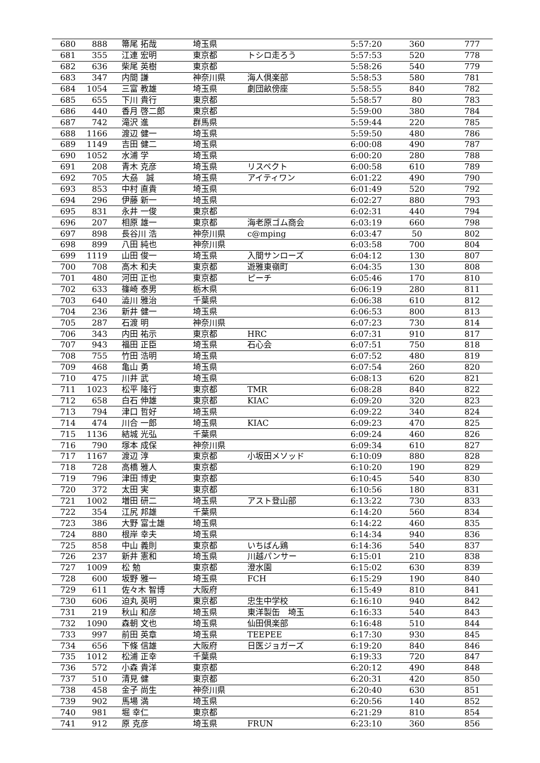| 680 | 888 | 箒尾 拓哉 | 埼玉県 | | 5:57:20 | 360 | 777 |
| 681 | 355 | 江連 宏明 | 東京都 | トシロ走ろう | 5:57:53 | 520 | 778 |
| 682 | 636 | 柴尾 英樹 | 東京都 | | 5:58:26 | 540 | 779 |
| 683 | 347 | 内間 謙 | 神奈川県 | 海人倶楽部 | 5:58:53 | 580 | 781 |
| 684 | 1054 | 三富 教雄 | 埼玉県 | 劇団畝傍座 | 5:58:55 | 840 | 782 |
| 685 | 655 | 下川 貴行 | 東京都 | | 5:58:57 | 80 | 783 |
| 686 | 440 | 香月 啓二郎 | 東京都 | | 5:59:00 | 380 | 784 |
| 687 | 742 | 滝沢 進 | 群馬県 | | 5:59:44 | 220 | 785 |
| 688 | 1166 | 渡辺 健一 | 埼玉県 | | 5:59:50 | 480 | 786 |
| 689 | 1149 | 吉田 健二 | 埼玉県 | | 6:00:08 | 490 | 787 |
| 690 | 1052 | 水浦 学 | 埼玉県 | | 6:00:20 | 280 | 788 |
| 691 | 208 | 青木 克彦 | 埼玉県 | リスペクト | 6:00:58 | 610 | 789 |
| 692 | 705 | 大刕 誠 | 埼玉県 | アイティワン | 6:01:22 | 490 | 790 |
| 693 | 853 | 中村 直貴 | 埼玉県 | | 6:01:49 | 520 | 792 |
| 694 | 296 | 伊藤 新一 | 埼玉県 | | 6:02:27 | 880 | 793 |
| 695 | 831 | 永井 一俊 | 東京都 | | 6:02:31 | 440 | 794 |
| 696 | 207 | 相原 雄一 | 東京都 | 海老原ゴム商会 | 6:03:19 | 660 | 798 |
| 697 | 898 | 長谷川 浩 | 神奈川県 | c@mping | 6:03:47 | 50 | 802 |
| 698 | 899 | 八田 純也 | 神奈川県 | | 6:03:58 | 700 | 804 |
| 699 | 1119 | 山田 俊一 | 埼玉県 | 入間サンローズ | 6:04:12 | 130 | 807 |
| 700 | 708 | 高木 和夫 | 東京都 | 遊雅東嶺町 | 6:04:35 | 130 | 808 |
| 701 | 480 | 河田 正也 | 東京都 | ピーチ | 6:05:46 | 170 | 810 |
| 702 | 633 | 篠崎 泰男 | 栃木県 | | 6:06:19 | 280 | 811 |
| 703 | 640 | 澁川 雅治 | 千葉県 | | 6:06:38 | 610 | 812 |
| 704 | 236 | 新井 健一 | 埼玉県 | | 6:06:53 | 800 | 813 |
| 705 | 287 | 石渡 明 | 神奈川県 | | 6:07:23 | 730 | 814 |
| 706 | 343 | 内田 祐示 | 東京都 | HRC | 6:07:31 | 910 | 817 |
| 707 | 943 | 福田 正臣 | 埼玉県 | 石心会 | 6:07:51 | 750 | 818 |
| 708 | 755 | 竹田 浩明 | 埼玉県 | | 6:07:52 | 480 | 819 |
| 709 | 468 | 亀山 勇 | 埼玉県 | | 6:07:54 | 260 | 820 |
| 710 | 475 | 川井 武 | 埼玉県 | | 6:08:13 | 620 | 821 |
| 711 | 1023 | 松平 隆行 | 東京都 | TMR | 6:08:28 | 840 | 822 |
| 712 | 658 | 白石 伸雄 | 東京都 | KIAC | 6:09:20 | 320 | 823 |
| 713 | 794 | 津口 哲好 | 埼玉県 | | 6:09:22 | 340 | 824 |
| 714 | 474 | 川合 一郎 | 埼玉県 | KIAC | 6:09:23 | 470 | 825 |
| 715 | 1136 | 結城 光弘 | 千葉県 | | 6:09:24 | 460 | 826 |
| 716 | 790 | 塚本 成保 | 神奈川県 | | 6:09:34 | 610 | 827 |
| 717 | 1167 | 渡辺 淳 | 東京都 | 小坂田メソッド | 6:10:09 | 880 | 828 |
| 718 | 728 | 高橋 雅人 | 東京都 | | 6:10:20 | 190 | 829 |
| 719 | 796 | 津田 博史 | 東京都 | | 6:10:45 | 540 | 830 |
| 720 | 372 | 太田 実 | 東京都 | | 6:10:56 | 180 | 831 |
| 721 | 1002 | 増田 研二 | 埼玉県 | アスト登山部 | 6:13:22 | 730 | 833 |
| 722 | 354 | 江尻 邦雄 | 千葉県 | | 6:14:20 | 560 | 834 |
| 723 | 386 | 大野 富士雄 | 埼玉県 | | 6:14:22 | 460 | 835 |
| 724 | 880 | 根岸 幸夫 | 埼玉県 | | 6:14:34 | 940 | 836 |
| 725 | 858 | 中山 義則 | 東京都 | いちばん鶏 | 6:14:36 | 540 | 837 |
| 726 | 237 | 新井 憲和 | 埼玉県 | 川越パンサー | 6:15:01 | 210 | 838 |
| 727 | 1009 | 松 勉 | 東京都 | 澄水園 | 6:15:02 | 630 | 839 |
| 728 | 600 | 坂野 雅一 | 埼玉県 | FCH | 6:15:29 | 190 | 840 |
| 729 | 611 | 佐々木 智博 | 大阪府 | | 6:15:49 | 810 | 841 |
| 730 | 606 | 迫丸 英明 | 東京都 | 忠生中学校 | 6:16:10 | 940 | 842 |
| 731 | 219 | 秋山 和彦 | 埼玉県 | 東洋製缶 埼玉 | 6:16:33 | 540 | 843 |
| 732 | 1090 | 森朝 文也 | 埼玉県 | 仙田倶楽部 | 6:16:48 | 510 | 844 |
| 733 | 997 | 前田 英章 | 埼玉県 | TEEPEE | 6:17:30 | 930 | 845 |
| 734 | 656 | 下條 信雄 | 大阪府 | 日医ジョガーズ | 6:19:20 | 840 | 846 |
| 735 | 1012 | 松浦 正幸 | 千葉県 | | 6:19:33 | 720 | 847 |
| 736 | 572 | 小森 貴洋 | 東京都 | | 6:20:12 | 490 | 848 |
| 737 | 510 | 清見 健 | 東京都 | | 6:20:31 | 420 | 850 |
| 738 | 458 | 金子 尚生 | 神奈川県 | | 6:20:40 | 630 | 851 |
| 739 | 902 | 馬場 満 | 埼玉県 | | 6:20:56 | 140 | 852 |
| 740 | 981 | 堀 幸仁 | 東京都 | | 6:21:29 | 810 | 854 |
| 741 | 912 | 原 克彦 | 埼玉県 | FRUN | 6:23:10 | 360 | 856 |